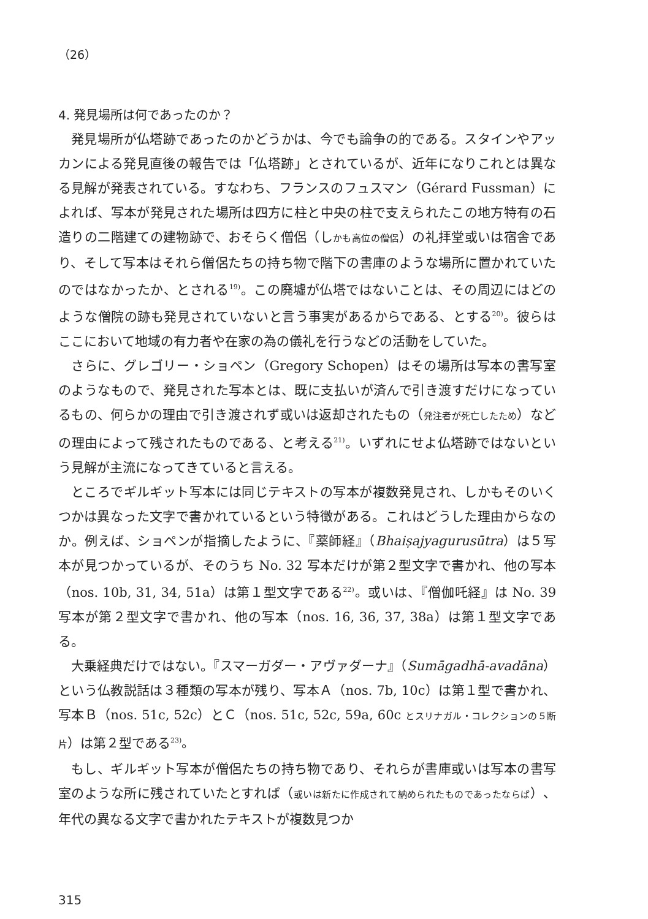（26）
4. 発見場所は何であったのか？
発見場所が仏塔跡であったのかどうかは、今でも論争の的である。スタインやアッカンによる発見直後の報告では「仏塔跡」とされているが、近年になりこれとは異なる見解が発表されている。すなわち、フランスのフュスマン（Gérard Fussman）によれば、写本が発見された場所は四方に柱と中央の柱で支えられたこの地方特有の石造りの二階建ての建物跡で、おそらく僧侶（しかも高位の僧侶）の礼拝堂或いは宿舎であり、そして写本はそれら僧侶たちの持ち物で階下の書庫のような場所に置かれていたのではなかったか、とされる<sup>19)</sup>。この廃墟が仏塔ではないことは、その周辺にはどのような僧院の跡も発見されていないと言う事実があるからである、とする<sup>20)</sup>。彼らはここにおいて地域の有力者や在家の為の儀礼を行うなどの活動をしていた。
さらに、グレゴリー・ショペン（Gregory Schopen）はその場所は写本の書写室のようなもので、発見された写本とは、既に支払いが済んで引き渡すだけになっているもの、何らかの理由で引き渡されず或いは返却されたもの（発注者が死亡したため）などの理由によって残されたものである、と考える<sup>21)</sup>。いずれにせよ仏塔跡ではないという見解が主流になってきていると言える。
ところでギルギット写本には同じテキストの写本が複数発見され、しかもそのいくつかは異なった文字で書かれているという特徴がある。これはどうした理由からなのか。例えば、ショペンが指摘したように、『薬師経』（Bhaiṣajyagurusūtra）は５写本が見つかっているが、そのうち No. 32 写本だけが第２型文字で書かれ、他の写本（nos. 10b, 31, 34, 51a）は第１型文字である<sup>22)</sup>。或いは、『僧伽吒経』は No. 39 写本が第２型文字で書かれ、他の写本（nos. 16, 36, 37, 38a）は第１型文字である。
大乗経典だけではない。『スマーガダー・アヴァダーナ』（Sumāgadhā-avadāna）という仏教説話は３種類の写本が残り、写本Ａ（nos. 7b, 10c）は第１型で書かれ、写本Ｂ（nos. 51c, 52c）とＣ（nos. 51c, 52c, 59a, 60c とスリナガル・コレクションの５断片）は第２型である<sup>23)</sup>。
もし、ギルギット写本が僧侶たちの持ち物であり、それらが書庫或いは写本の書写室のような所に残されていたとすれば（或いは新たに作成されて納められたものであったならば）、年代の異なる文字で書かれたテキストが複数見つか
315